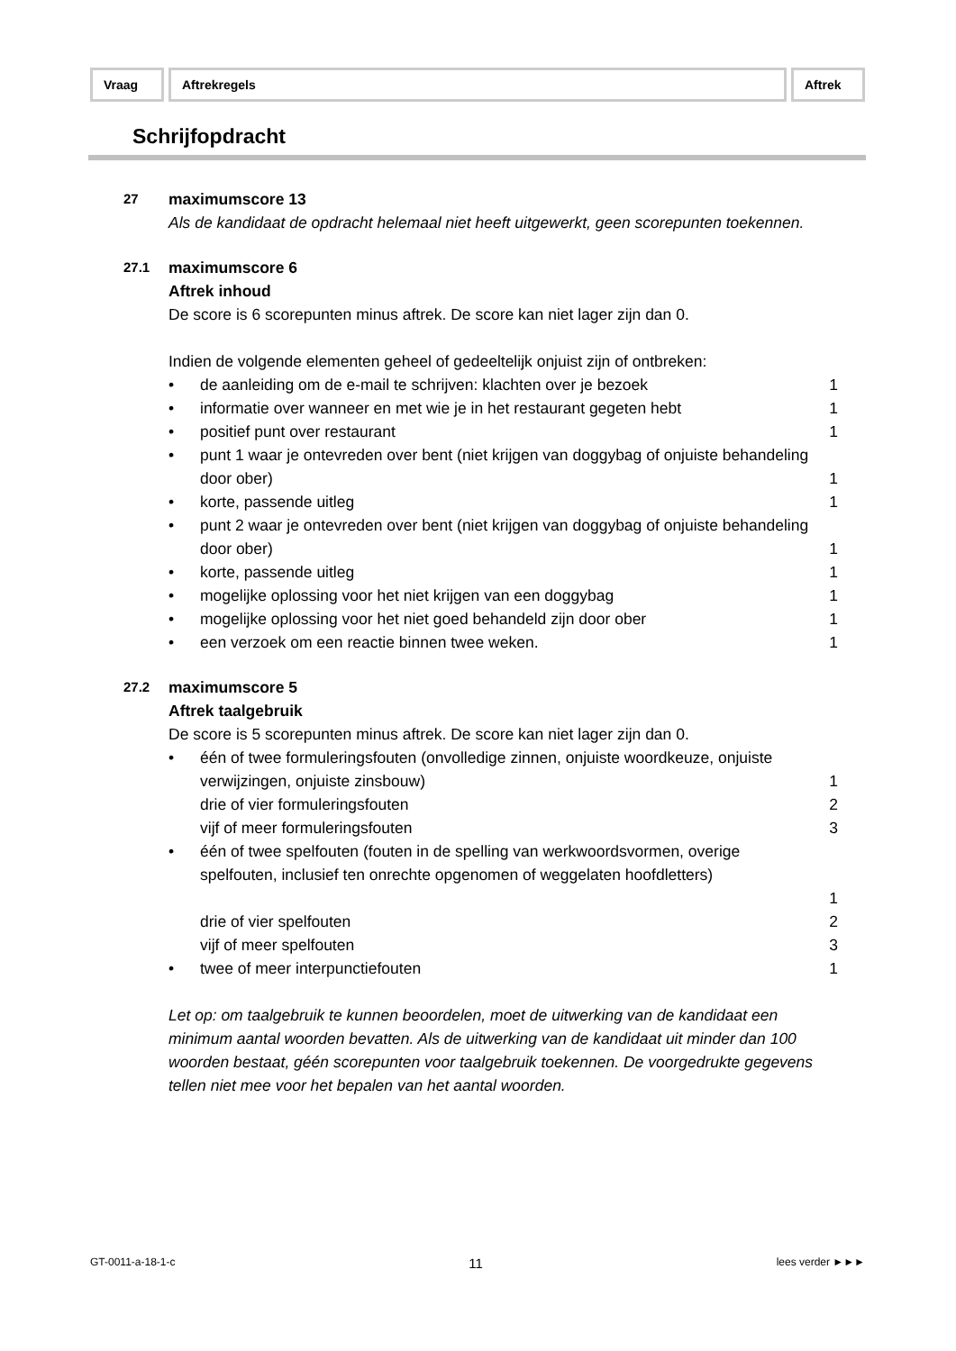Vraag Aftrekregels Aftrek
Schrijfopdracht
27
maximumscore 13
Als de kandidaat de opdracht helemaal niet heeft uitgewerkt, geen scorepunten toekennen.
27.1
maximumscore 6
Aftrek inhoud
De score is 6 scorepunten minus aftrek. De score kan niet lager zijn dan 0.
Indien de volgende elementen geheel of gedeeltelijk onjuist zijn of ontbreken:
• de aanleiding om de e-mail te schrijven: klachten over je bezoek
1
• informatie over wanneer en met wie je in het restaurant gegeten hebt
1
• positief punt over restaurant 1
• punt 1 waar je ontevreden over bent (niet krijgen van doggybag of onjuiste behandeling door ober)
1
• korte, passende uitleg 1
• punt 2 waar je ontevreden over bent (niet krijgen van doggybag of onjuiste behandeling door ober)
1
• korte, passende uitleg 1
• mogelijke oplossing voor het niet krijgen van een doggybag
1
• mogelijke oplossing voor het niet goed behandeld zijn door ober
1
• een verzoek om een reactie binnen twee weken.
1
27.2
maximumscore 5
Aftrek taalgebruik
De score is 5 scorepunten minus aftrek. De score kan niet lager zijn dan 0.
• één of twee formuleringsfouten (onvolledige zinnen, onjuiste woordkeuze, onjuiste verwijzingen, onjuiste zinsbouw)
1
drie of vier formuleringsfouten
2
vijf of meer formuleringsfouten
3
• één of twee spelfouten (fouten in de spelling van werkwoordsvormen, overige spelfouten, inclusief ten onrechte opgenomen of weggelaten hoofdletters)
1
drie of vier spelfouten 2
vijf of meer spelfouten 3
• twee of meer interpunctiefouten
1
Let op: om taalgebruik te kunnen beoordelen, moet de uitwerking van de kandidaat een minimum aantal woorden bevatten. Als de uitwerking van de kandidaat uit minder dan 100 woorden bestaat, géén scorepunten voor taalgebruik toekennen. De voorgedrukte gegevens tellen niet mee voor het bepalen van het aantal woorden.
GT-0011-a-18-1-c 11 lees verder ►►►